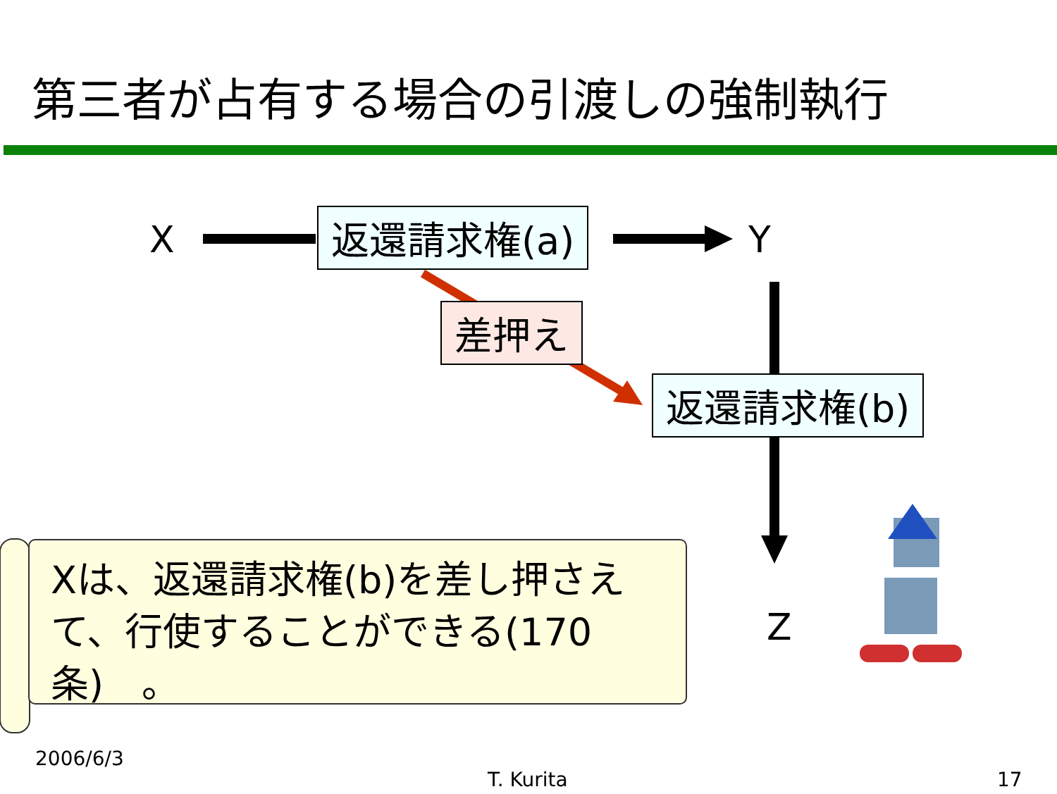第三者が占有する場合の引渡しの強制執行
X 返還請求権(a) Y
差押え
返還請求権(b)
Z
Xは、返還請求権(b)を差し押さえて、行使することができる(170条)　。
2006/6/3
T. Kurita 17